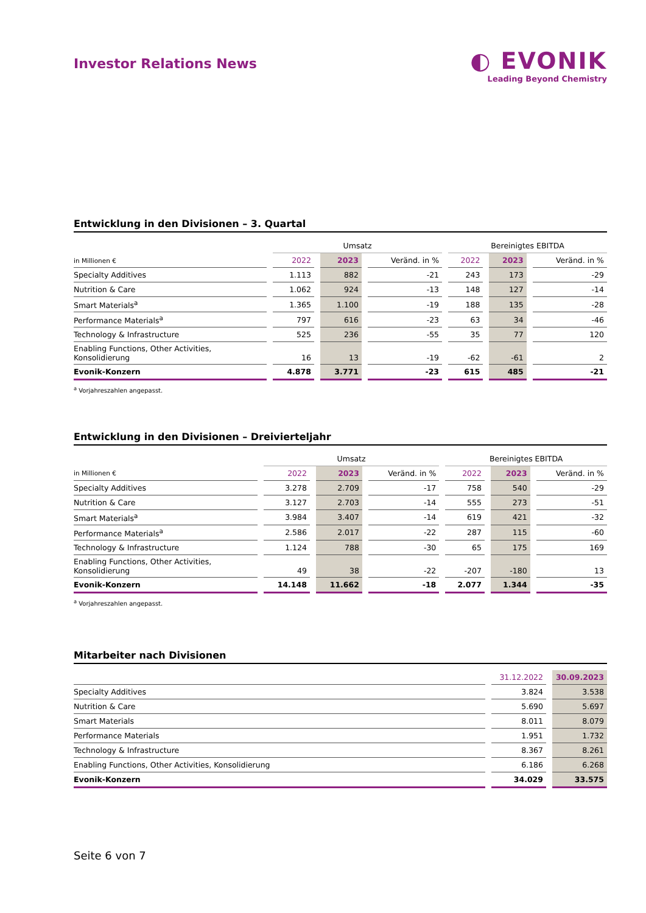Investor Relations News
◐ EVONIK
Leading Beyond Chemistry
Entwicklung in den Divisionen – 3. Quartal
| | Umsatz | | | Bereinigtes EBITDA | | |
| --- | --- | --- | --- | --- | --- | --- |
| in Millionen € | 2022 | 2023 | Veränd. in % | 2022 | 2023 | Veränd. in % |
| Specialty Additives | 1.113 | 882 | -21 | 243 | 173 | -29 |
| Nutrition & Care | 1.062 | 924 | -13 | 148 | 127 | -14 |
| Smart Materials<sup>a</sup> | 1.365 | 1.100 | -19 | 188 | 135 | -28 |
| Performance Materials<sup>a</sup> | 797 | 616 | -23 | 63 | 34 | -46 |
| Technology & Infrastructure | 525 | 236 | -55 | 35 | 77 | 120 |
| Enabling Functions, Other Activities, Konsolidierung | 16 | 13 | -19 | -62 | -61 | 2 |
| Evonik-Konzern | 4.878 | 3.771 | -23 | 615 | 485 | -21 |
<sup>a</sup> Vorjahreszahlen angepasst.
Entwicklung in den Divisionen – Dreivierteljahr
| | Umsatz | | | Bereinigtes EBITDA | | |
| --- | --- | --- | --- | --- | --- | --- |
| in Millionen € | 2022 | 2023 | Veränd. in % | 2022 | 2023 | Veränd. in % |
| Specialty Additives | 3.278 | 2.709 | -17 | 758 | 540 | -29 |
| Nutrition & Care | 3.127 | 2.703 | -14 | 555 | 273 | -51 |
| Smart Materials<sup>a</sup> | 3.984 | 3.407 | -14 | 619 | 421 | -32 |
| Performance Materials<sup>a</sup> | 2.586 | 2.017 | -22 | 287 | 115 | -60 |
| Technology & Infrastructure | 1.124 | 788 | -30 | 65 | 175 | 169 |
| Enabling Functions, Other Activities, Konsolidierung | 49 | 38 | -22 | -207 | -180 | 13 |
| Evonik-Konzern | 14.148 | 11.662 | -18 | 2.077 | 1.344 | -35 |
<sup>a</sup> Vorjahreszahlen angepasst.
Mitarbeiter nach Divisionen
| | 31.12.2022 | 30.09.2023 |
| --- | --- | --- |
| Specialty Additives | 3.824 | 3.538 |
| Nutrition & Care | 5.690 | 5.697 |
| Smart Materials | 8.011 | 8.079 |
| Performance Materials | 1.951 | 1.732 |
| Technology & Infrastructure | 8.367 | 8.261 |
| Enabling Functions, Other Activities, Konsolidierung | 6.186 | 6.268 |
| Evonik-Konzern | 34.029 | 33.575 |
Seite 6 von 7